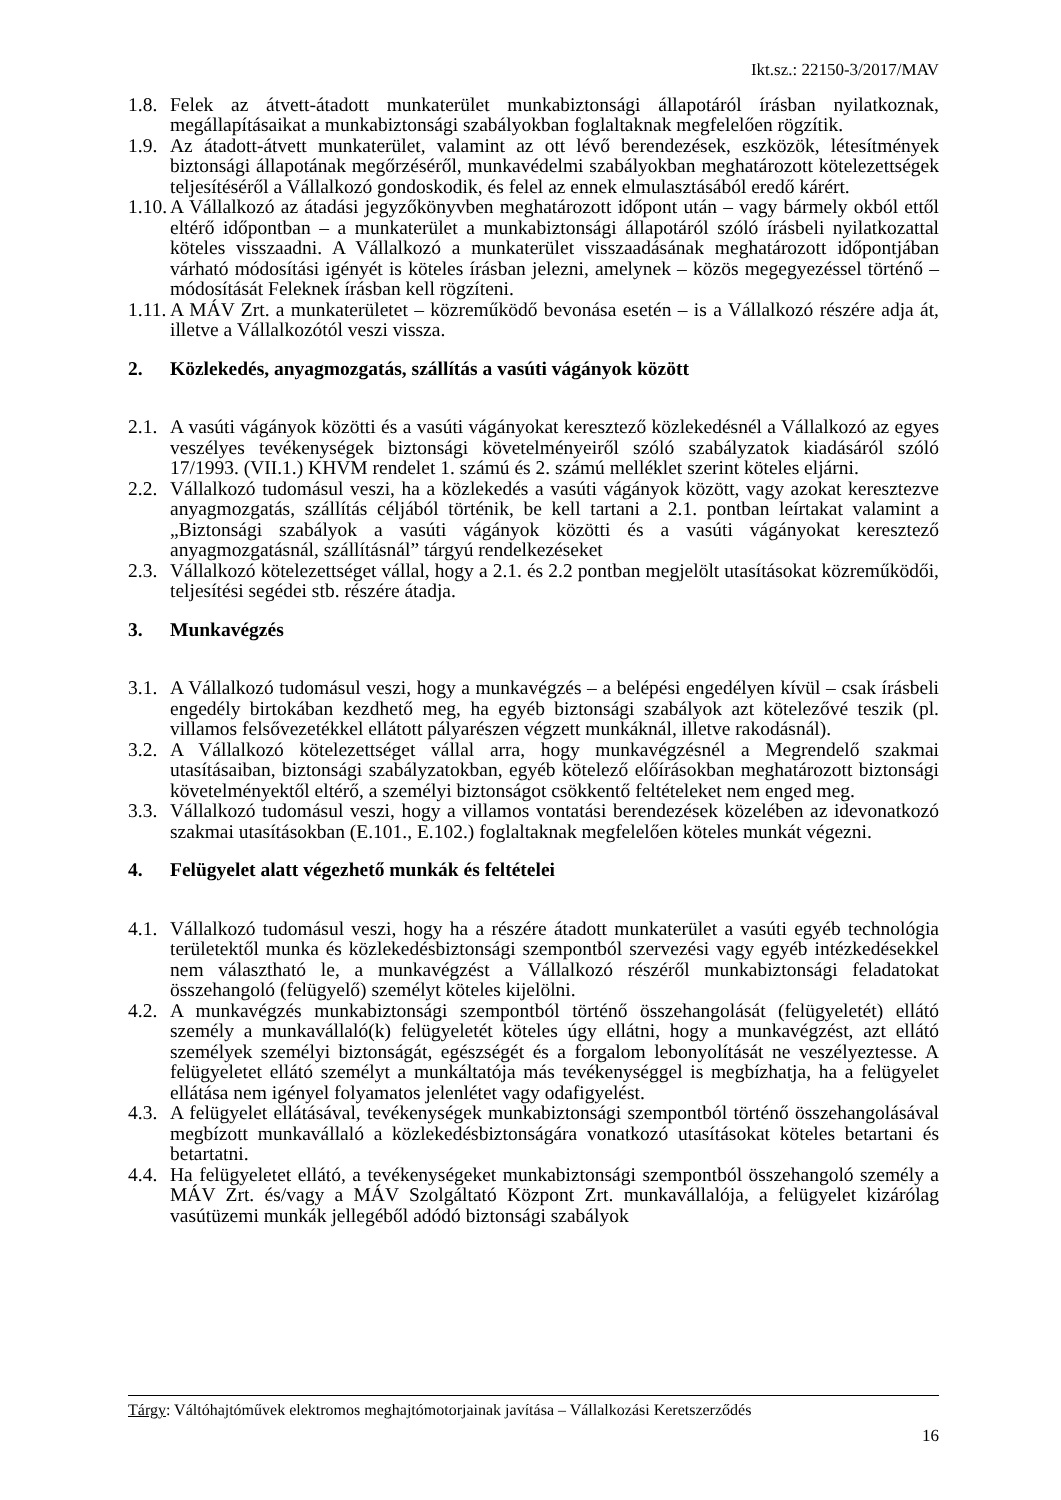Ikt.sz.: 22150-3/2017/MAV
1.8. Felek az átvett-átadott munkaterület munkabiztonsági állapotáról írásban nyilatkoznak, megállapításaikat a munkabiztonsági szabályokban foglaltaknak megfelelően rögzítik.
1.9. Az átadott-átvett munkaterület, valamint az ott lévő berendezések, eszközök, létesítmények biztonsági állapotának megőrzéséről, munkavédelmi szabályokban meghatározott kötelezettségek teljesítéséről a Vállalkozó gondoskodik, és felel az ennek elmulasztásából eredő kárért.
1.10. A Vállalkozó az átadási jegyzőkönyvben meghatározott időpont után – vagy bármely okból ettől eltérő időpontban – a munkaterület a munkabiztonsági állapotáról szóló írásbeli nyilatkozattal köteles visszaadni. A Vállalkozó a munkaterület visszaadásának meghatározott időpontjában várható módosítási igényét is köteles írásban jelezni, amelynek – közös megegyezéssel történő – módosítását Feleknek írásban kell rögzíteni.
1.11. A MÁV Zrt. a munkaterületet – közreműködő bevonása esetén – is a Vállalkozó részére adja át, illetve a Vállalkozótól veszi vissza.
2. Közlekedés, anyagmozgatás, szállítás a vasúti vágányok között
2.1. A vasúti vágányok közötti és a vasúti vágányokat keresztező közlekedésnél a Vállalkozó az egyes veszélyes tevékenységek biztonsági követelményeiről szóló szabályzatok kiadásáról szóló 17/1993. (VII.1.) KHVM rendelet 1. számú és 2. számú melléklet szerint köteles eljárni.
2.2. Vállalkozó tudomásul veszi, ha a közlekedés a vasúti vágányok között, vagy azokat keresztezve anyagmozgatás, szállítás céljából történik, be kell tartani a 2.1. pontban leírtakat valamint a „Biztonsági szabályok a vasúti vágányok közötti és a vasúti vágányokat keresztező anyagmozgatásnál, szállításnál” tárgyú rendelkezéseket
2.3. Vállalkozó kötelezettséget vállal, hogy a 2.1. és 2.2 pontban megjelölt utasításokat közreműködői, teljesítési segédei stb. részére átadja.
3. Munkavégzés
3.1. A Vállalkozó tudomásul veszi, hogy a munkavégzés – a belépési engedélyen kívül – csak írásbeli engedély birtokában kezdhető meg, ha egyéb biztonsági szabályok azt kötelezővé teszik (pl. villamos felsővezetékkel ellátott pályarészen végzett munkáknál, illetve rakodásnál).
3.2. A Vállalkozó kötelezettséget vállal arra, hogy munkavégzésnél a Megrendelő szakmai utasításaiban, biztonsági szabályzatokban, egyéb kötelező előírásokban meghatározott biztonsági követelményektől eltérő, a személyi biztonságot csökkentő feltételeket nem enged meg.
3.3. Vállalkozó tudomásul veszi, hogy a villamos vontatási berendezések közelében az idevonatkozó szakmai utasításokban (E.101., E.102.) foglaltaknak megfelelően köteles munkát végezni.
4. Felügyelet alatt végezhető munkák és feltételei
4.1. Vállalkozó tudomásul veszi, hogy ha a részére átadott munkaterület a vasúti egyéb technológia területektől munka és közlekedésbiztonsági szempontból szervezési vagy egyéb intézkedésekkel nem választható le, a munkavégzést a Vállalkozó részéről munkabiztonsági feladatokat összehangoló (felügyelő) személyt köteles kijelölni.
4.2. A munkavégzés munkabiztonsági szempontból történő összehangolását (felügyeletét) ellátó személy a munkavállaló(k) felügyeletét köteles úgy ellátni, hogy a munkavégzést, azt ellátó személyek személyi biztonságát, egészségét és a forgalom lebonyolítását ne veszélyeztesse. A felügyeletet ellátó személyt a munkáltatója más tevékenységgel is megbízhatja, ha a felügyelet ellátása nem igényel folyamatos jelenlétet vagy odafigyelést.
4.3. A felügyelet ellátásával, tevékenységek munkabiztonsági szempontból történő összehangolásával megbízott munkavállaló a közlekedésbiztonságára vonatkozó utasításokat köteles betartani és betartatni.
4.4. Ha felügyeletet ellátó, a tevékenységeket munkabiztonsági szempontból összehangoló személy a MÁV Zrt. és/vagy a MÁV Szolgáltató Központ Zrt. munkavállalója, a felügyelet kizárólag vasútüzemi munkák jellegéből adódó biztonsági szabályok
Tárgy: Váltóhajtóművek elektromos meghajtómotorjainak javítása – Vállalkozási Keretszerződés
16